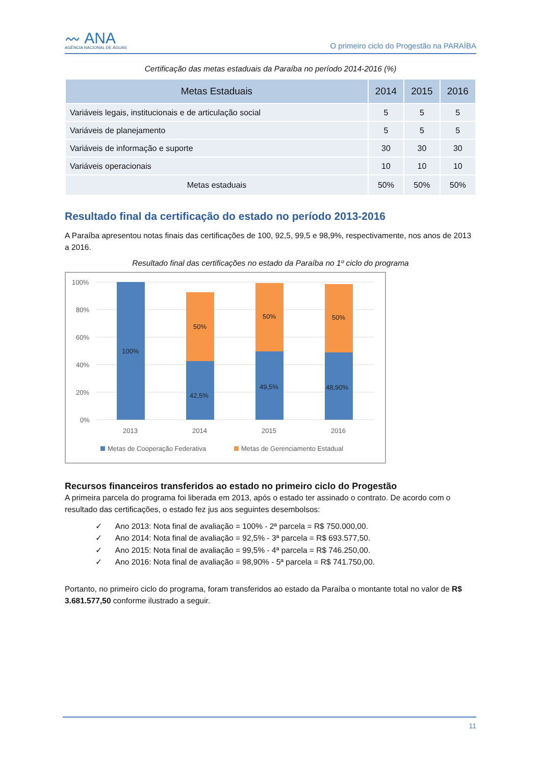〰 ANA
AGÊNCIA NACIONAL DE ÁGUAS
O primeiro ciclo do Progestão na PARAÍBA
Certificação das metas estaduais da Paraíba no período 2014-2016 (%)
| Metas Estaduais | 2014 | 2015 | 2016 |
| --- | --- | --- | --- |
| Variáveis legais, institucionais e de articulação social | 5 | 5 | 5 |
| Variáveis de planejamento | 5 | 5 | 5 |
| Variáveis de informação e suporte | 30 | 30 | 30 |
| Variáveis operacionais | 10 | 10 | 10 |
| Metas estaduais | 50% | 50% | 50% |
Resultado final da certificação do estado no período 2013-2016
A Paraíba apresentou notas finais das certificações de 100, 92,5, 99,5 e 98,9%, respectivamente, nos anos de 2013 a 2016.
Resultado final das certificações no estado da Paraíba no 1º ciclo do programa
100%
80%
60%
40%
20%
0%
100%
42,5%
49,5%
48,90%
50%
50%
50%
2013
2014
2015
2016
Metas de Cooperação Federativa
Metas de Gerenciamento Estadual
Recursos financeiros transferidos ao estado no primeiro ciclo do Progestão
A primeira parcela do programa foi liberada em 2013, após o estado ter assinado o contrato. De acordo com o resultado das certificações, o estado fez jus aos seguintes desembolsos:
✓ Ano 2013: Nota final de avaliação = 100% - 2ª parcela = R$ 750.000,00.
✓ Ano 2014: Nota final de avaliação = 92,5% - 3ª parcela = R$ 693.577,50.
✓ Ano 2015: Nota final de avaliação = 99,5% - 4ª parcela = R$ 746.250,00.
✓ Ano 2016: Nota final de avaliação = 98,90% - 5ª parcela = R$ 741.750,00.
Portanto, no primeiro ciclo do programa, foram transferidos ao estado da Paraíba o montante total no valor de R$ 3.681.577,50 conforme ilustrado a seguir.
11